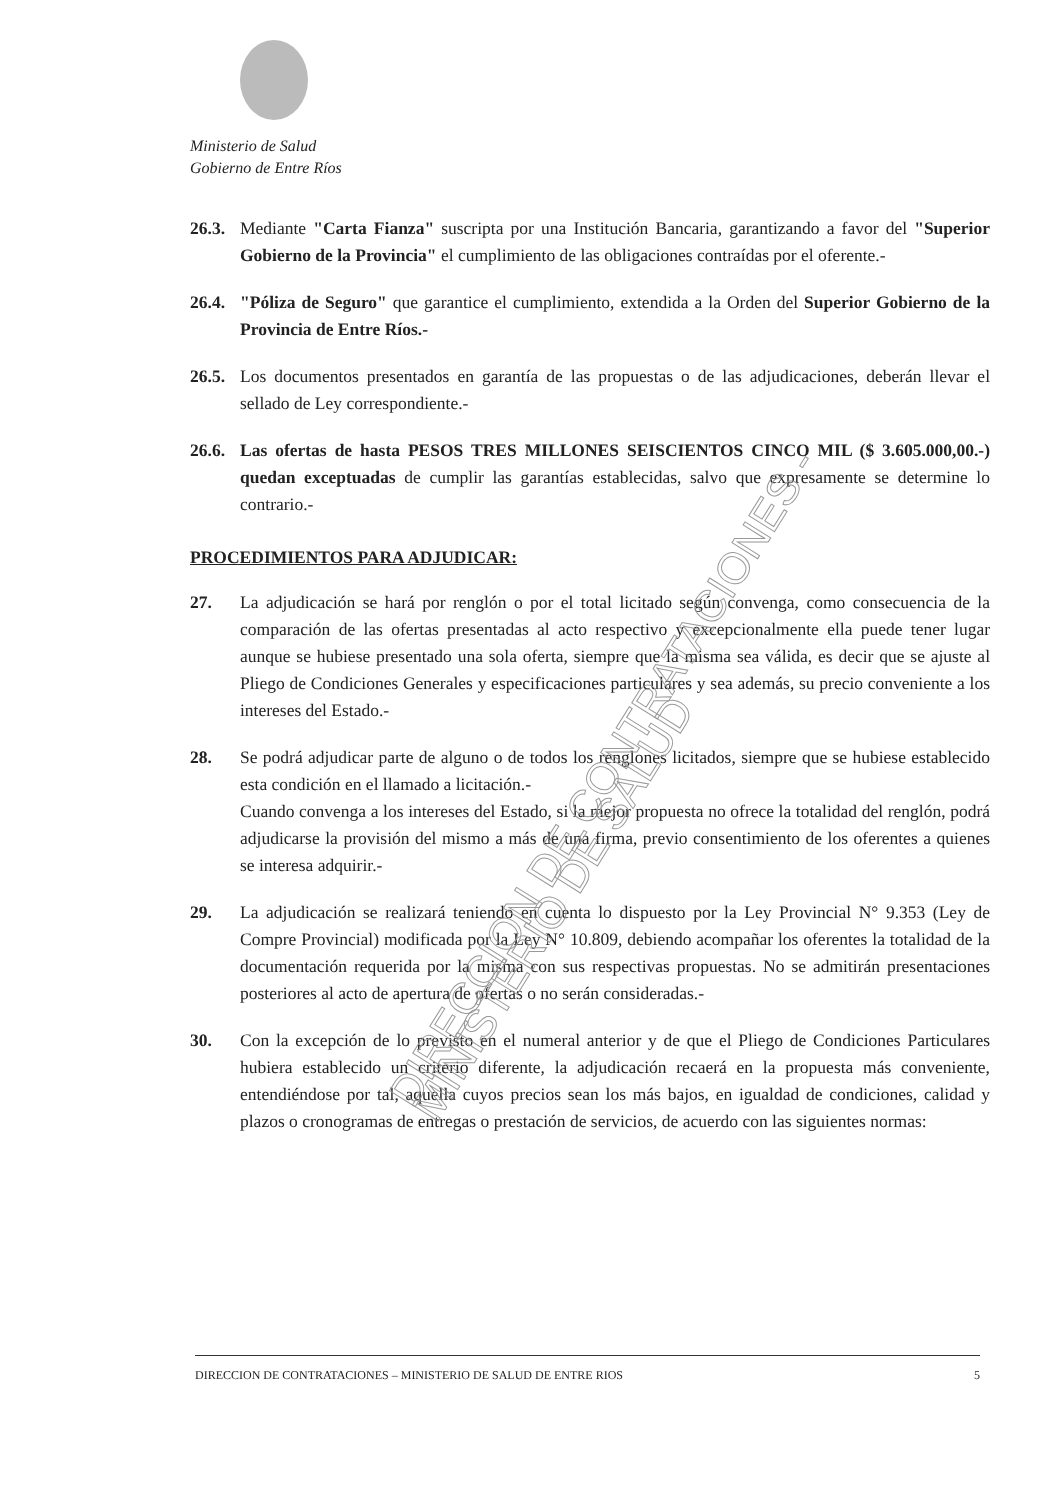Ministerio de Salud
Gobierno de Entre Ríos
26.3.
Mediante "Carta Fianza" suscripta por una Institución Bancaria, garantizando a favor del "Superior Gobierno de la Provincia" el cumplimiento de las obligaciones contraídas por el oferente.-
26.4.
"Póliza de Seguro" que garantice el cumplimiento, extendida a la Orden del Superior Gobierno de la Provincia de Entre Ríos.-
26.5.
Los documentos presentados en garantía de las propuestas o de las adjudicaciones, deberán llevar el sellado de Ley correspondiente.-
26.6.
Las ofertas de hasta PESOS TRES MILLONES SEISCIENTOS CINCO MIL ($ 3.605.000,00.-) quedan exceptuadas de cumplir las garantías establecidas, salvo que expresamente se determine lo contrario.-
PROCEDIMIENTOS PARA ADJUDICAR:
27. La adjudicación se hará por renglón o por el total licitado según convenga, como consecuencia de la comparación de las ofertas presentadas al acto respectivo y excepcionalmente ella puede tener lugar aunque se hubiese presentado una sola oferta, siempre que la misma sea válida, es decir que se ajuste al Pliego de Condiciones Generales y especificaciones particulares y sea además, su precio conveniente a los intereses del Estado.-
28. Se podrá adjudicar parte de alguno o de todos los renglones licitados, siempre que se hubiese establecido esta condición en el llamado a licitación.-
Cuando convenga a los intereses del Estado, si la mejor propuesta no ofrece la totalidad del renglón, podrá adjudicarse la provisión del mismo a más de una firma, previo consentimiento de los oferentes a quienes se interesa adquirir.-
29. La adjudicación se realizará teniendo en cuenta lo dispuesto por la Ley Provincial N° 9.353 (Ley de Compre Provincial) modificada por la Ley N° 10.809, debiendo acompañar los oferentes la totalidad de la documentación requerida por la misma con sus respectivas propuestas. No se admitirán presentaciones posteriores al acto de apertura de ofertas o no serán consideradas.-
30. Con la excepción de lo previsto en el numeral anterior y de que el Pliego de Condiciones Particulares hubiera establecido un criterio diferente, la adjudicación recaerá en la propuesta más conveniente, entendiéndose por tal, aquella cuyos precios sean los más bajos, en igualdad de condiciones, calidad y plazos o cronogramas de entregas o prestación de servicios, de acuerdo con las siguientes normas:
DIRECCION DE CONTRATACIONES - MINISTERIO DE SALUD
DIRECCION DE CONTRATACIONES – MINISTERIO DE SALUD DE ENTRE RIOS 5